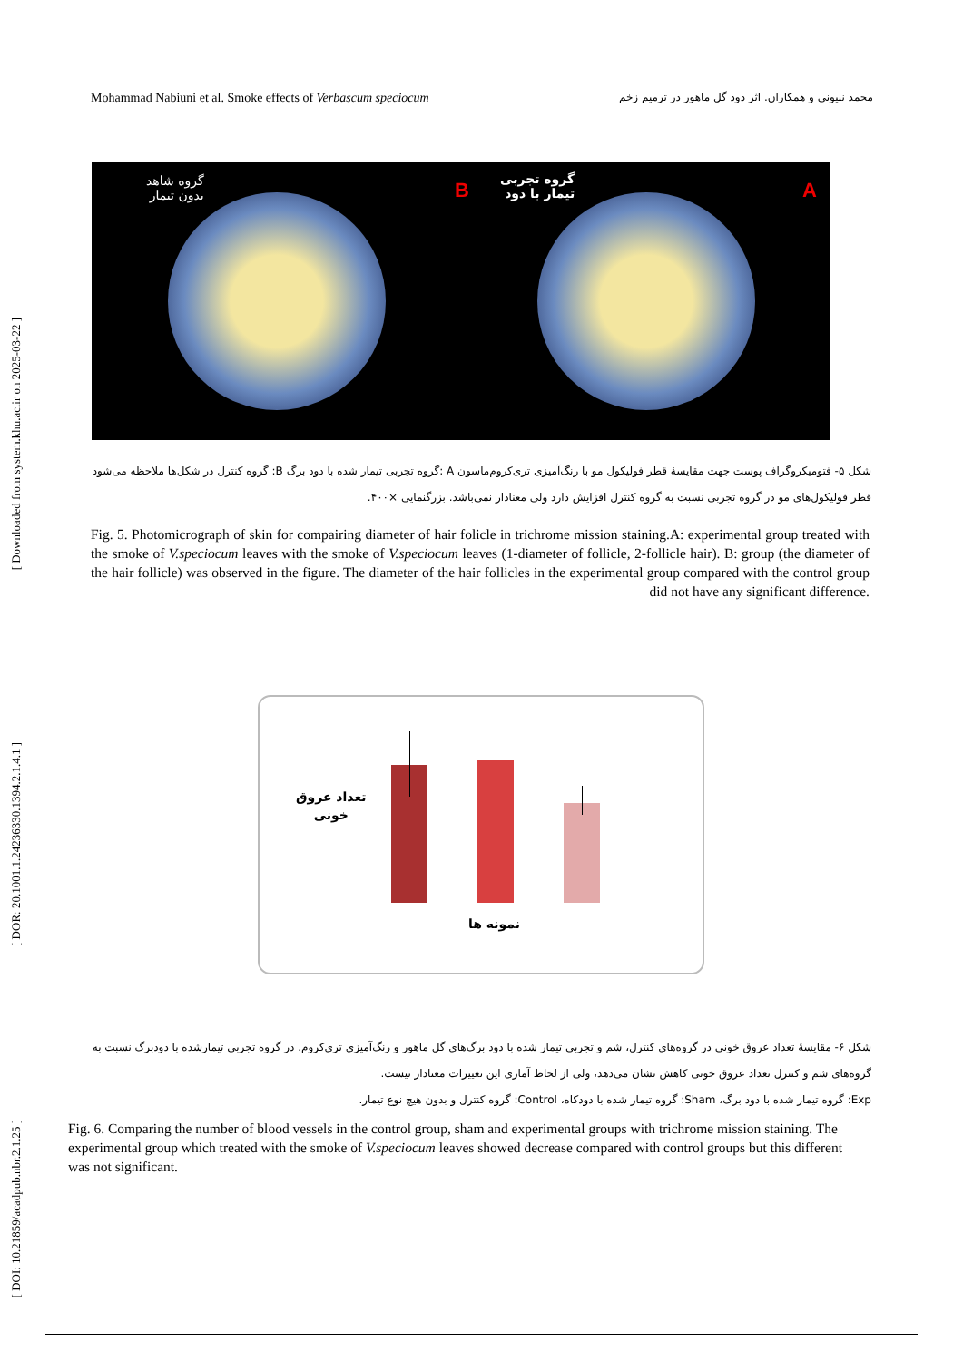[ Downloaded from system.khu.ac.ir on 2025-03-22 ]
[ DOR: 20.1001.1.24236330.1394.2.1.4.1 ]
[ DOI: 10.21859/acadpub.nbr.2.1.25 ]
Mohammad Nabiuni et al. Smoke effects of Verbascum speciocum محمد نبیونی و همکاران. اثر دود گل ماهور در ترمیم زخم
گروه شاهد
بدون تیمار
B
گروه تجربی
تیمار با دود
A
شکل ۵- فتومیکروگراف پوست جهت مقایسهٔ قطر فولیکول مو با رنگ‌آمیزی تری‌کروم‌ماسون A :گروه تجربی تیمار شده با دود برگ B: گروه کنترل در شکل‌ها ملاحظه می‌شود قطر فولیکول‌های مو در گروه تجربی نسبت به گروه کنترل افزایش دارد ولی معنادار نمی‌باشد. بزرگنمایی ×۴۰۰.
Fig. 5. Photomicrograph of skin for compairing diameter of hair folicle in trichrome mission staining.A: experimental group treated with the smoke of V.speciocum leaves with the smoke of V.speciocum leaves (1-diameter of follicle, 2-follicle hair). B: group (the diameter of the hair follicle) was observed in the figure. The diameter of the hair follicles in the experimental group compared with the control group did not have any significant difference.
تعداد عروق
خونی
نمونه ها
شکل ۶- مقایسهٔ تعداد عروق خونی در گروه‌های کنترل، شم و تجربی تیمار شده با دود برگ‌های گل ماهور و رنگ‌آمیزی تری‌کروم. در گروه تجربی تیمارشده با دودبرگ نسبت به گروه‌های شم و کنترل تعداد عروق خونی کاهش نشان می‌دهد، ولی از لحاظ آماری این تغییرات معنادار نیست.
Exp: گروه تیمار شده با دود برگ، Sham: گروه تیمار شده با دودکاه، Control: گروه کنترل و بدون هیچ نوع تیمار.
Fig. 6. Comparing the number of blood vessels in the control group, sham and experimental groups with trichrome mission staining. The experimental group which treated with the smoke of V.speciocum leaves showed decrease compared with control groups but this different was not significant.